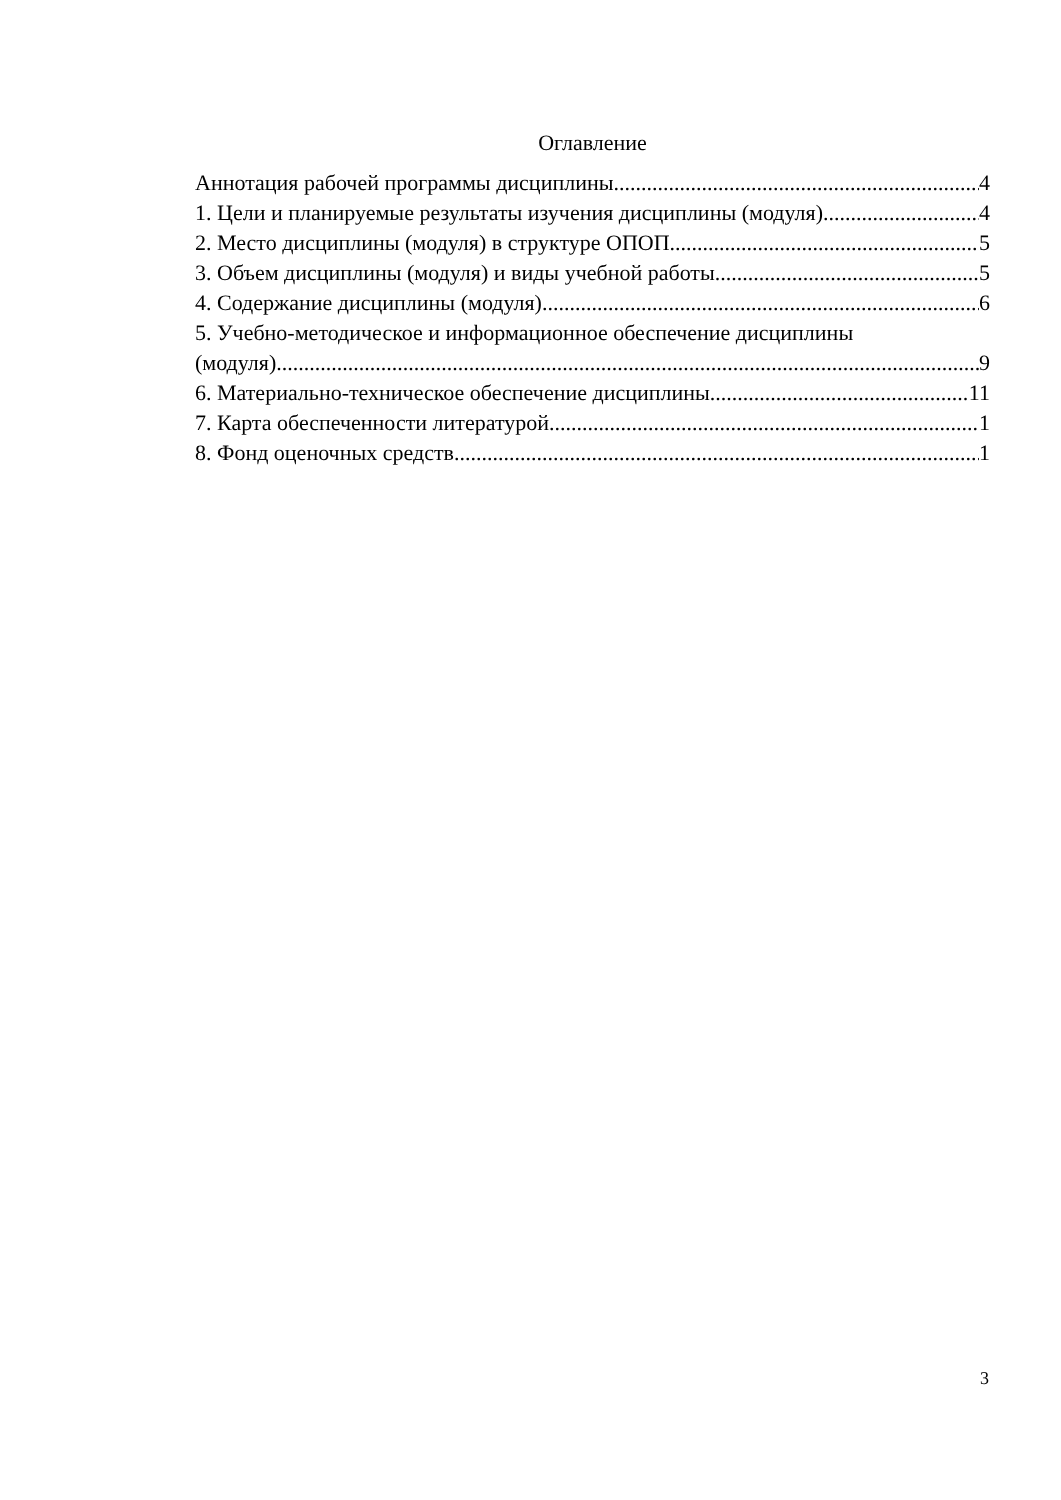Оглавление
Аннотация рабочей программы дисциплины 4
1. Цели и планируемые результаты изучения дисциплины (модуля) 4
2. Место дисциплины (модуля) в структуре ОПОП 5
3. Объем дисциплины (модуля) и виды учебной работы 5
4. Содержание дисциплины (модуля) 6
5. Учебно-методическое и информационное обеспечение дисциплины
(модуля) 9
6. Материально-техническое обеспечение дисциплины 11
7. Карта обеспеченности литературой 1
8. Фонд оценочных средств 1
3